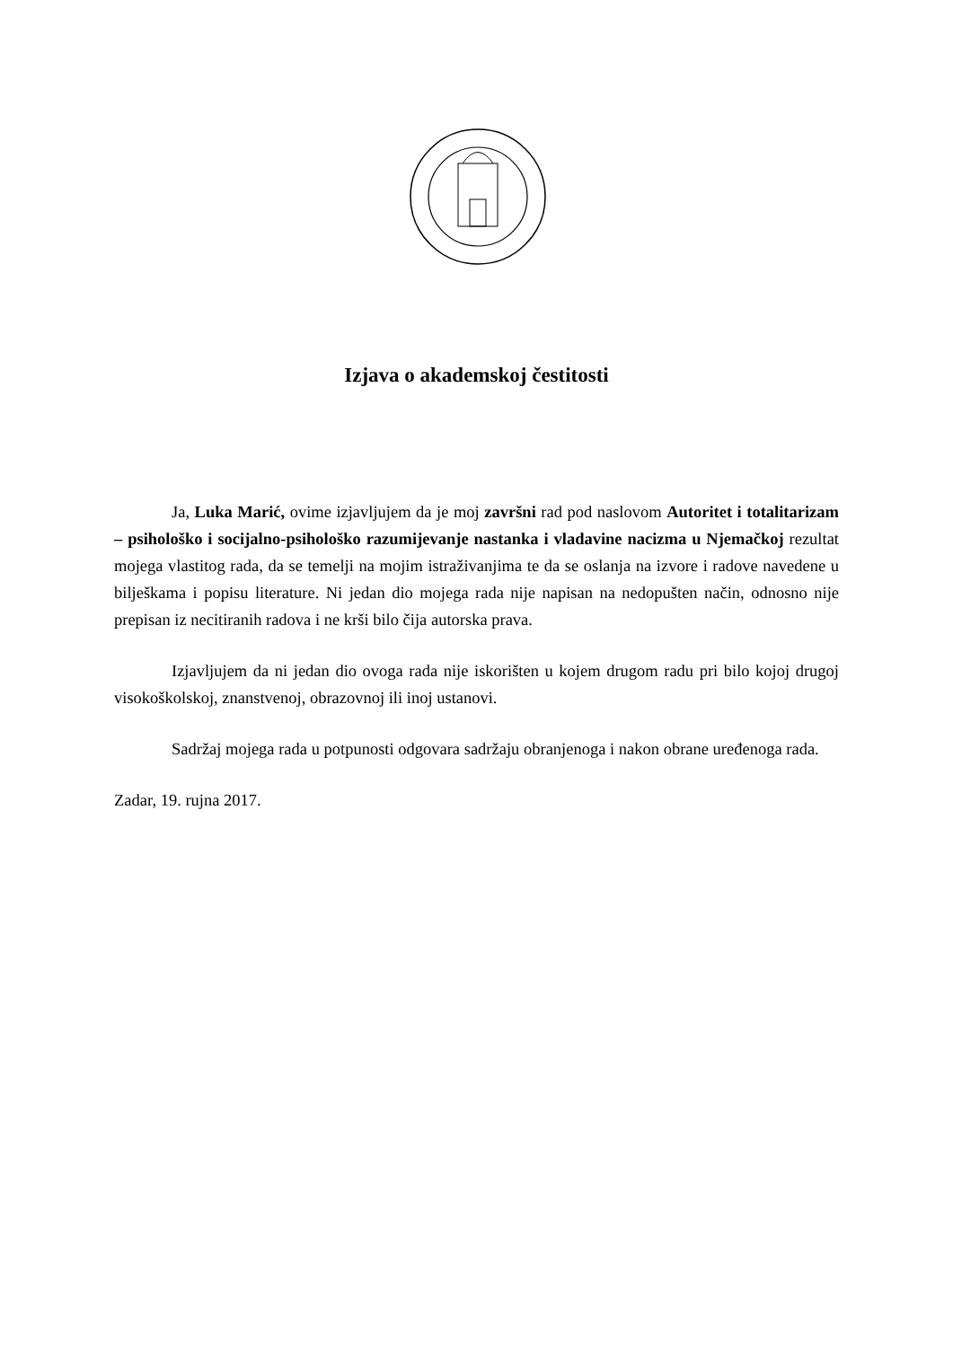Izjava o akademskoj čestitosti
Ja, Luka Marić, ovime izjavljujem da je moj završni rad pod naslovom Autoritet i totalitarizam – psihološko i socijalno-psihološko razumijevanje nastanka i vladavine nacizma u Njemačkoj rezultat mojega vlastitog rada, da se temelji na mojim istraživanjima te da se oslanja na izvore i radove navedene u bilješkama i popisu literature. Ni jedan dio mojega rada nije napisan na nedopušten način, odnosno nije prepisan iz necitiranih radova i ne krši bilo čija autorska prava.
Izjavljujem da ni jedan dio ovoga rada nije iskorišten u kojem drugom radu pri bilo kojoj drugoj visokoškolskoj, znanstvenoj, obrazovnoj ili inoj ustanovi.
Sadržaj mojega rada u potpunosti odgovara sadržaju obranjenoga i nakon obrane uređenoga rada.
Zadar, 19. rujna 2017.